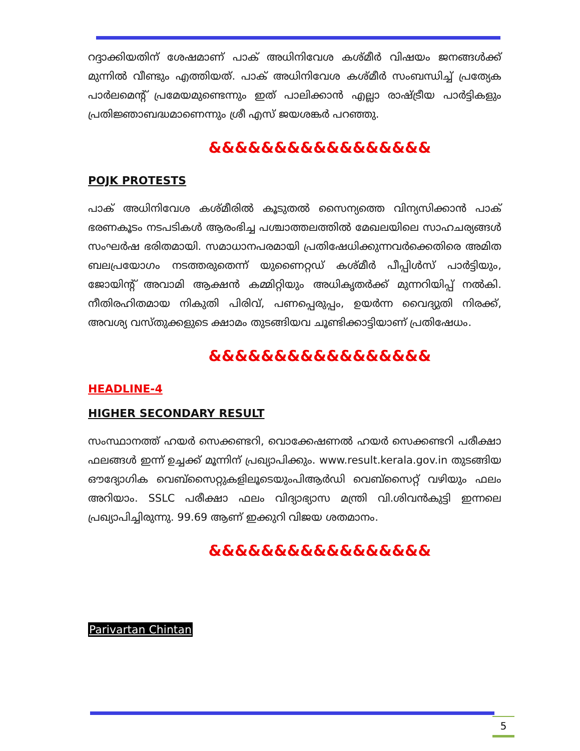റദ്ദാക്കിയതിന് ശേഷമാണ് പാക് അധിനിവേശ കശ്മീർ വിഷയം ജനങ്ങൾക്ക് മുന്നിൽ വീണ്ടും എത്തിയത്. പാക് അധിനിവേശ കശ്മീർ സംബന്ധിച്ച് പ്രത്യേക പാർലമെന്റ് പ്രമേയമുണ്ടെന്നും ഇത് പാലിക്കാൻ എല്ലാ രാഷ്ട്രീയ പാർട്ടികളും പ്രതിജ്ഞാബദ്ധമാണെന്നും ശ്രീ എസ് ജയശങ്കർ പറഞ്ഞു.
&&&&&&&&&&&&&&&&&
POJK PROTESTS
പാക് അധിനിവേശ കശ്മീരിൽ കൂടുതൽ സൈന്യത്തെ വിന്യസിക്കാൻ പാക് ഭരണകൂടം നടപടികൾ ആരംഭിച്ച പശ്ചാത്തലത്തിൽ മേഖലയിലെ സാഹചര്യങ്ങൾ സംഘർഷ ഭരിതമായി. സമാധാനപരമായി പ്രതിഷേധിക്കുന്നവർക്കെതിരെ അമിത ബലപ്രയോഗം നടത്തരുതെന്ന് യുണൈറ്റഡ് കശ്മീർ പീപ്പിൾസ് പാർട്ടിയും, ജോയിന്റ് അവാമി ആക്ഷൻ കമ്മിറ്റിയും അധികൃതർക്ക് മുന്നറിയിപ്പ് നൽകി. നീതിരഹിതമായ നികുതി പിരിവ്, പണപ്പെരുപ്പം, ഉയർന്ന വൈദ്യുതി നിരക്ക്, അവശ്യ വസ്തുക്കളുടെ ക്ഷാമം തുടങ്ങിയവ ചൂണ്ടിക്കാട്ടിയാണ് പ്രതിഷേധം.
&&&&&&&&&&&&&&&&&
HEADLINE-4
HIGHER SECONDARY RESULT
സംസ്ഥാനത്ത് ഹയർ സെക്കണ്ടറി, വൊക്കേഷണൽ ഹയർ സെക്കണ്ടറി പരീക്ഷാ ഫലങ്ങൾ ഇന്ന് ഉച്ചക്ക് മൂന്നിന് പ്രഖ്യാപിക്കും. www.result.kerala.gov.in തുടങ്ങിയ ഔദ്യോഗിക വെബ്സൈറ്റുകളിലൂടെയുംപിആർഡി വെബ്സൈറ്റ് വഴിയും ഫലം അറിയാം. SSLC പരീക്ഷാ ഫലം വിദ്യാഭ്യാസ മന്ത്രി വി.ശിവൻകുട്ടി ഇന്നലെ പ്രഖ്യാപിച്ചിരുന്നു. 99.69 ആണ് ഇക്കുറി വിജയ ശതമാനം.
&&&&&&&&&&&&&&&&&
Parivartan Chintan
5